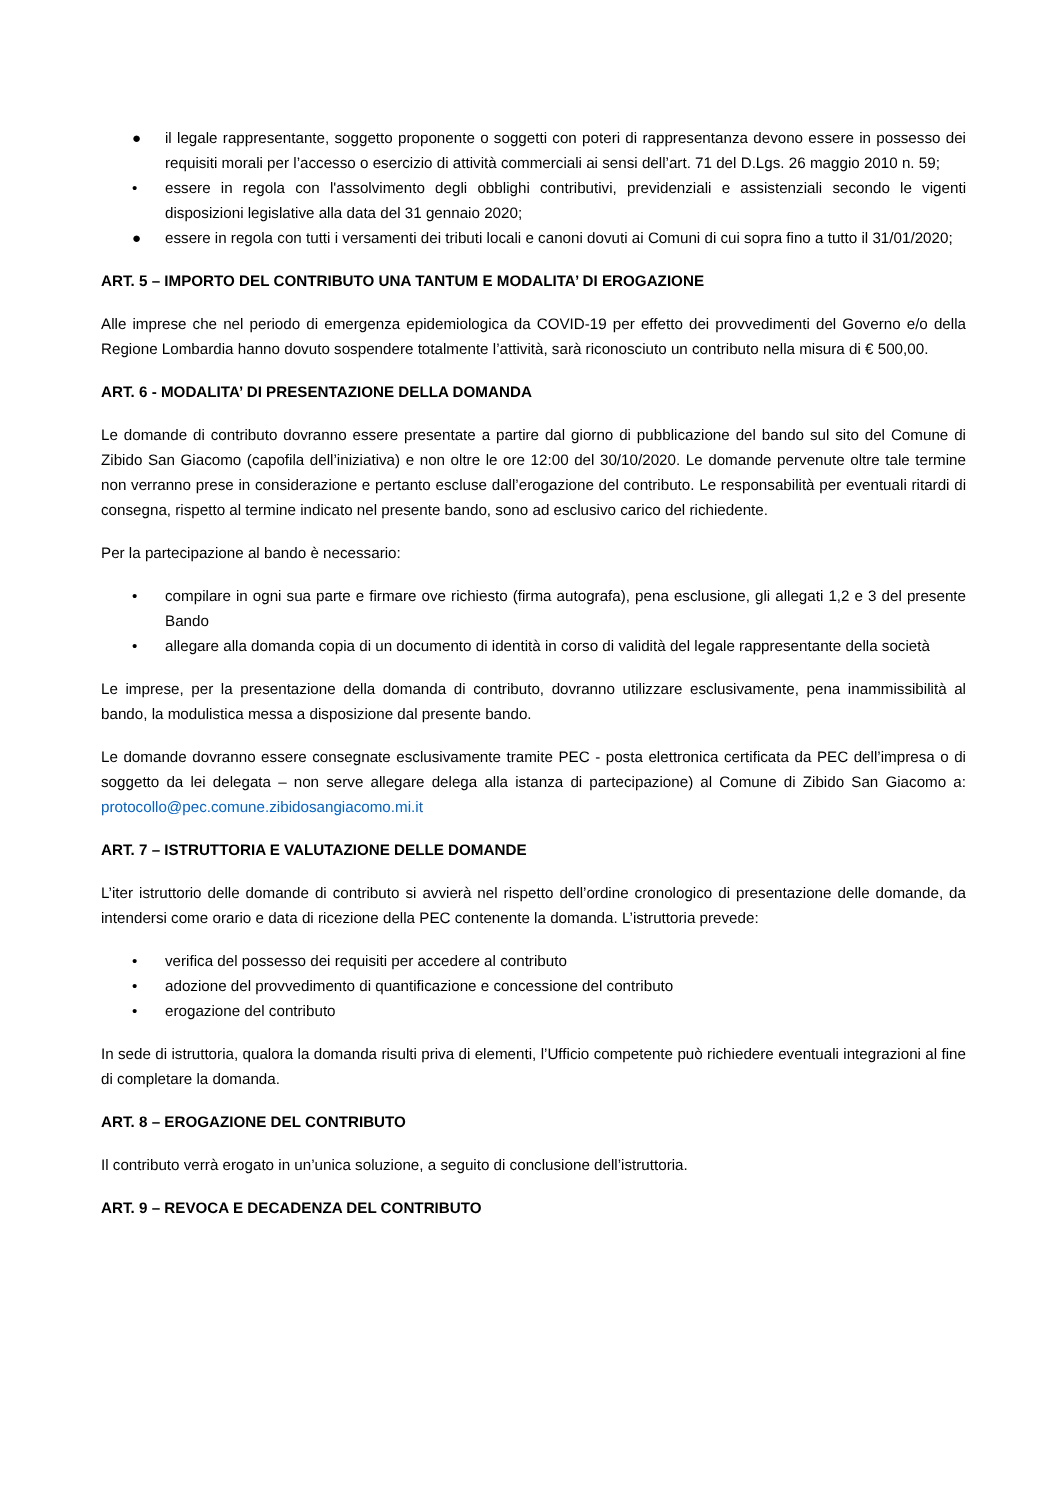● il legale rappresentante, soggetto proponente o soggetti con poteri di rappresentanza devono essere in possesso dei requisiti morali per l’accesso o esercizio di attività commerciali ai sensi dell’art. 71 del D.Lgs. 26 maggio 2010 n. 59;
• essere in regola con l'assolvimento degli obblighi contributivi, previdenziali e assistenziali secondo le vigenti disposizioni legislative alla data del 31 gennaio 2020;
● essere in regola con tutti i versamenti dei tributi locali e canoni dovuti ai Comuni di cui sopra fino a tutto il 31/01/2020;
ART. 5 – IMPORTO DEL CONTRIBUTO UNA TANTUM E MODALITA’ DI EROGAZIONE
Alle imprese che nel periodo di emergenza epidemiologica da COVID-19 per effetto dei provvedimenti del Governo e/o della Regione Lombardia hanno dovuto sospendere totalmente l’attività, sarà riconosciuto un contributo nella misura di € 500,00.
ART. 6 - MODALITA’ DI PRESENTAZIONE DELLA DOMANDA
Le domande di contributo dovranno essere presentate a partire dal giorno di pubblicazione del bando sul sito del Comune di Zibido San Giacomo (capofila dell’iniziativa) e non oltre le ore 12:00 del 30/10/2020. Le domande pervenute oltre tale termine non verranno prese in considerazione e pertanto escluse dall’erogazione del contributo. Le responsabilità per eventuali ritardi di consegna, rispetto al termine indicato nel presente bando, sono ad esclusivo carico del richiedente.
Per la partecipazione al bando è necessario:
• compilare in ogni sua parte e firmare ove richiesto (firma autografa), pena esclusione, gli allegati 1,2 e 3 del presente Bando
• allegare alla domanda copia di un documento di identità in corso di validità del legale rappresentante della società
Le imprese, per la presentazione della domanda di contributo, dovranno utilizzare esclusivamente, pena inammissibilità al bando, la modulistica messa a disposizione dal presente bando.
Le domande dovranno essere consegnate esclusivamente tramite PEC - posta elettronica certificata da PEC dell’impresa o di soggetto da lei delegata – non serve allegare delega alla istanza di partecipazione) al Comune di Zibido San Giacomo a: protocollo@pec.comune.zibidosangiacomo.mi.it
ART. 7 – ISTRUTTORIA E VALUTAZIONE DELLE DOMANDE
L’iter istruttorio delle domande di contributo si avvierà nel rispetto dell’ordine cronologico di presentazione delle domande, da intendersi come orario e data di ricezione della PEC contenente la domanda. L’istruttoria prevede:
• verifica del possesso dei requisiti per accedere al contributo
• adozione del provvedimento di quantificazione e concessione del contributo
• erogazione del contributo
In sede di istruttoria, qualora la domanda risulti priva di elementi, l’Ufficio competente può richiedere eventuali integrazioni al fine di completare la domanda.
ART. 8 – EROGAZIONE DEL CONTRIBUTO
Il contributo verrà erogato in un’unica soluzione, a seguito di conclusione dell’istruttoria.
ART. 9 – REVOCA E DECADENZA DEL CONTRIBUTO